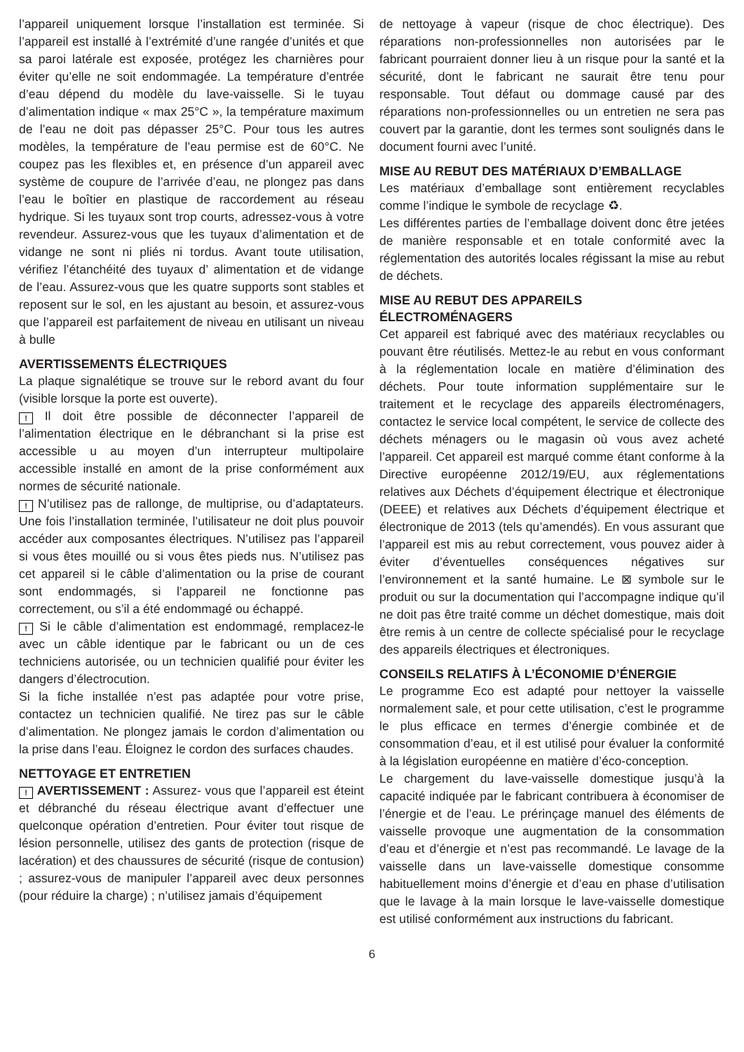l’appareil uniquement lorsque l’installation est terminée. Si l’appareil est installé à l’extrémité d’une rangée d’unités et que sa paroi latérale est exposée, protégez les charnières pour éviter qu’elle ne soit endommagée. La température d’entrée d’eau dépend du modèle du lave-vaisselle. Si le tuyau d’alimentation indique « max 25°C », la température maximum de l’eau ne doit pas dépasser 25°C. Pour tous les autres modèles, la température de l’eau permise est de 60°C. Ne coupez pas les flexibles et, en présence d’un appareil avec système de coupure de l’arrivée d’eau, ne plongez pas dans l’eau le boîtier en plastique de raccordement au réseau hydrique. Si les tuyaux sont trop courts, adressez-vous à votre revendeur. Assurez-vous que les tuyaux d’alimentation et de vidange ne sont ni pliés ni tordus. Avant toute utilisation, vérifiez l’étanchéité des tuyaux d’ alimentation et de vidange de l’eau. Assurez-vous que les quatre supports sont stables et reposent sur le sol, en les ajustant au besoin, et assurez-vous que l’appareil est parfaitement de niveau en utilisant un niveau à bulle
AVERTISSEMENTS ÉLECTRIQUES
La plaque signalétique se trouve sur le rebord avant du four (visible lorsque la porte est ouverte).
! Il doit être possible de déconnecter l’appareil de l’alimentation électrique en le débranchant si la prise est accessible u au moyen d’un interrupteur multipolaire accessible installé en amont de la prise conformément aux normes de sécurité nationale.
! N’utilisez pas de rallonge, de multiprise, ou d’adaptateurs. Une fois l’installation terminée, l’utilisateur ne doit plus pouvoir accéder aux composantes électriques. N’utilisez pas l’appareil si vous êtes mouillé ou si vous êtes pieds nus. N’utilisez pas cet appareil si le câble d’alimentation ou la prise de courant sont endommagés, si l’appareil ne fonctionne pas correctement, ou s’il a été endommagé ou échappé.
! Si le câble d’alimentation est endommagé, remplacez-le avec un câble identique par le fabricant ou un de ces techniciens autorisée, ou un technicien qualifié pour éviter les dangers d’électrocution.
Si la fiche installée n’est pas adaptée pour votre prise, contactez un technicien qualifié. Ne tirez pas sur le câble d’alimentation. Ne plongez jamais le cordon d’alimentation ou la prise dans l’eau. Éloignez le cordon des surfaces chaudes.
NETTOYAGE ET ENTRETIEN
! AVERTISSEMENT : Assurez- vous que l’appareil est éteint et débranché du réseau électrique avant d’effectuer une quelconque opération d’entretien. Pour éviter tout risque de lésion personnelle, utilisez des gants de protection (risque de lacération) et des chaussures de sécurité (risque de contusion) ; assurez-vous de manipuler l’appareil avec deux personnes (pour réduire la charge) ; n’utilisez jamais d’équipement
de nettoyage à vapeur (risque de choc électrique). Des réparations non-professionnelles non autorisées par le fabricant pourraient donner lieu à un risque pour la santé et la sécurité, dont le fabricant ne saurait être tenu pour responsable. Tout défaut ou dommage causé par des réparations non-professionnelles ou un entretien ne sera pas couvert par la garantie, dont les termes sont soulignés dans le document fourni avec l’unité.
MISE AU REBUT DES MATÉRIAUX D’EMBALLAGE
Les matériaux d’emballage sont entièrement recyclables comme l’indique le symbole de recyclage ♻.
Les différentes parties de l’emballage doivent donc être jetées de manière responsable et en totale conformité avec la réglementation des autorités locales régissant la mise au rebut de déchets.
MISE AU REBUT DES APPAREILS
ÉLECTROMÉNAGERS
Cet appareil est fabriqué avec des matériaux recyclables ou pouvant être réutilisés. Mettez-le au rebut en vous conformant à la réglementation locale en matière d’élimination des déchets. Pour toute information supplémentaire sur le traitement et le recyclage des appareils électroménagers, contactez le service local compétent, le service de collecte des déchets ménagers ou le magasin où vous avez acheté l’appareil. Cet appareil est marqué comme étant conforme à la Directive européenne 2012/19/EU, aux réglementations relatives aux Déchets d’équipement électrique et électronique (DEEE) et relatives aux Déchets d’équipement électrique et électronique de 2013 (tels qu’amendés). En vous assurant que l’appareil est mis au rebut correctement, vous pouvez aider à éviter d’éventuelles conséquences négatives sur l’environnement et la santé humaine. Le ⊠ symbole sur le produit ou sur la documentation qui l’accompagne indique qu’il ne doit pas être traité comme un déchet domestique, mais doit être remis à un centre de collecte spécialisé pour le recyclage des appareils électriques et électroniques.
CONSEILS RELATIFS À L’ÉCONOMIE D’ÉNERGIE
Le programme Eco est adapté pour nettoyer la vaisselle normalement sale, et pour cette utilisation, c’est le programme le plus efficace en termes d’énergie combinée et de consommation d’eau, et il est utilisé pour évaluer la conformité à la législation européenne en matière d’éco-conception.
Le chargement du lave-vaisselle domestique jusqu’à la capacité indiquée par le fabricant contribuera à économiser de l’énergie et de l’eau. Le prérinçage manuel des éléments de vaisselle provoque une augmentation de la consommation d’eau et d’énergie et n’est pas recommandé. Le lavage de la vaisselle dans un lave-vaisselle domestique consomme habituellement moins d’énergie et d’eau en phase d’utilisation que le lavage à la main lorsque le lave-vaisselle domestique est utilisé conformément aux instructions du fabricant.
6